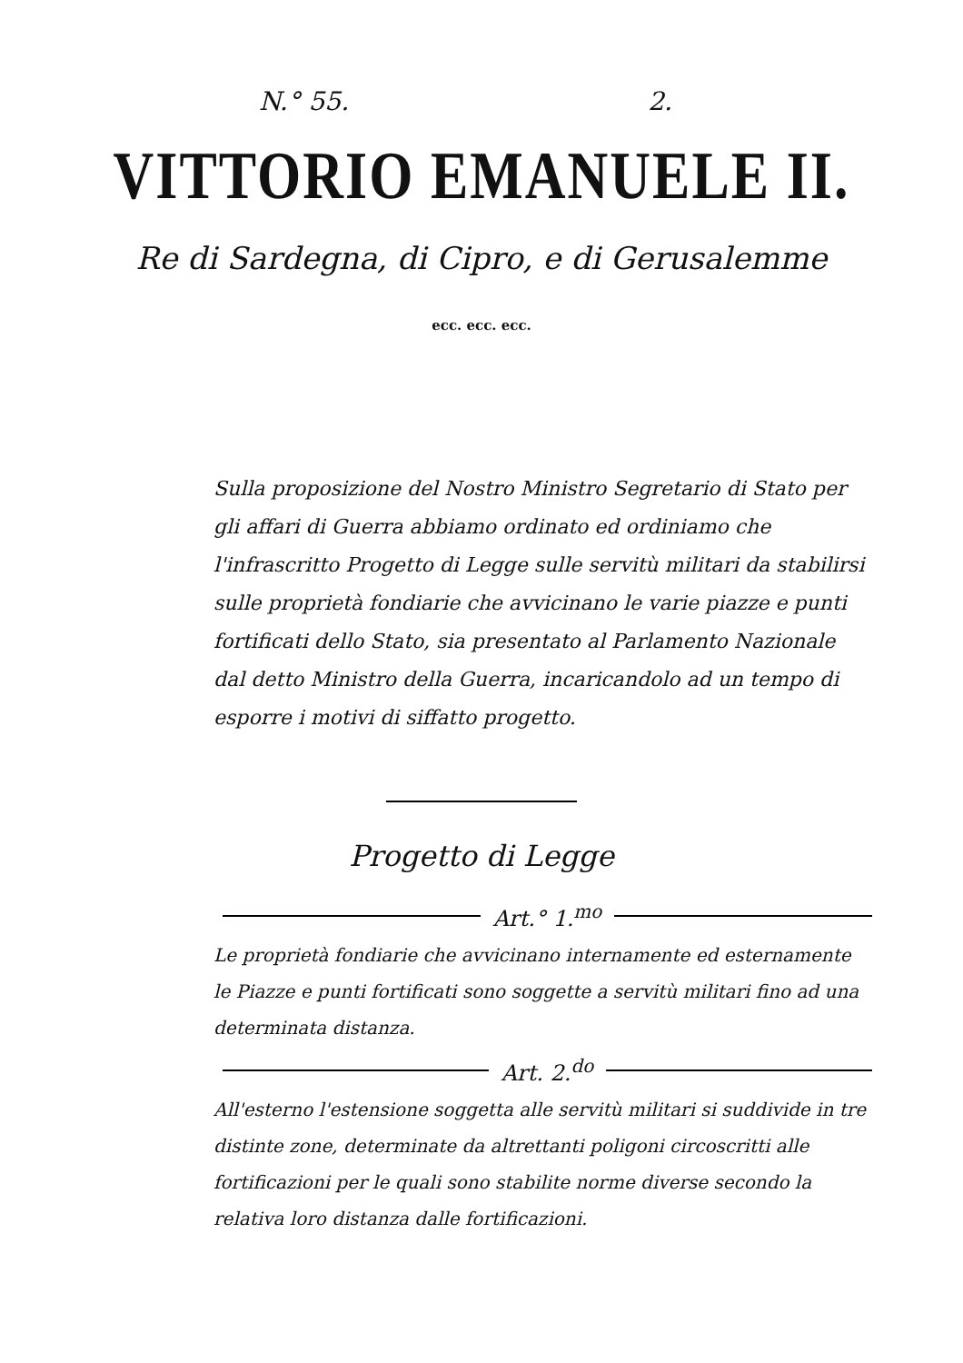N.° 55. 2.
VITTORIO EMANUELE II.
Re di Sardegna, di Cipro, e di Gerusalemme
ecc. ecc. ecc.
Sulla proposizione del Nostro Ministro Segretario di Stato per gli affari di Guerra abbiamo ordinato ed ordiniamo che l'infrascritto Progetto di Legge sulle servitù militari da stabilirsi sulle proprietà fondiarie che avvicinano le varie piazze e punti fortificati dello Stato, sia presentato al Parlamento Nazionale dal detto Ministro della Guerra, incaricandolo ad un tempo di esporre i motivi di siffatto progetto.
Progetto di Legge
Art.° 1.<sup>mo</sup>
Le proprietà fondiarie che avvicinano internamente ed esternamente le Piazze e punti fortificati sono soggette a servitù militari fino ad una determinata distanza.
Art. 2.<sup>do</sup>
All'esterno l'estensione soggetta alle servitù militari si suddivide in tre distinte zone, determinate da altrettanti poligoni circoscritti alle fortificazioni per le quali sono stabilite norme diverse secondo la relativa loro distanza dalle fortificazioni.